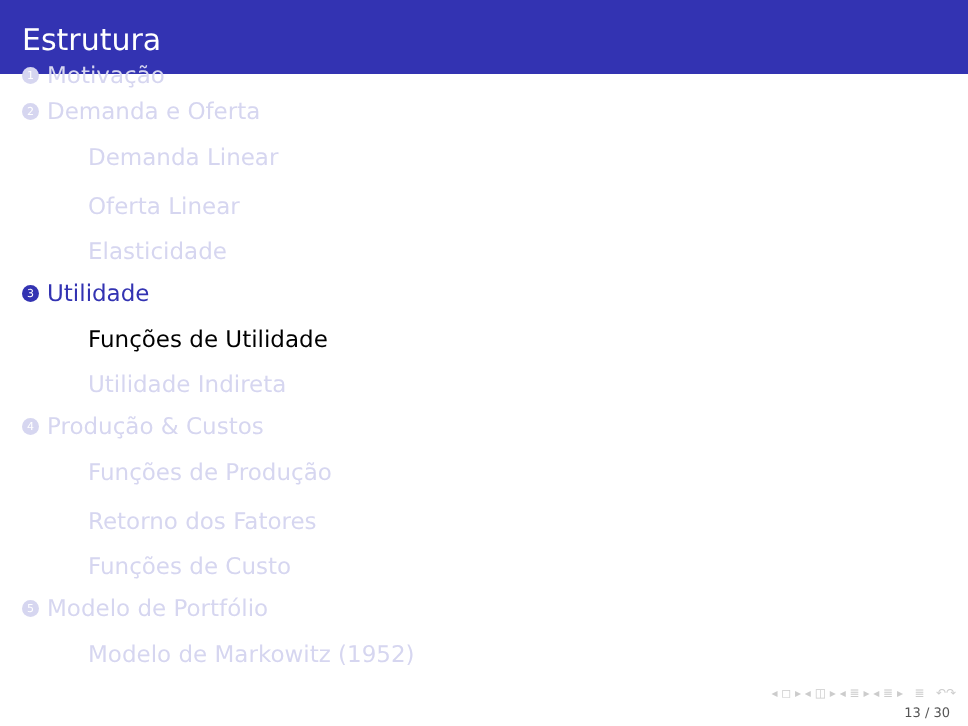Estrutura
1 Motivação
2 Demanda e Oferta
Demanda Linear
Oferta Linear
Elasticidade
3 Utilidade
Funções de Utilidade
Utilidade Indireta
4 Produção & Custos
Funções de Produção
Retorno dos Fatores
Funções de Custo
5 Modelo de Portfólio
Modelo de Markowitz (1952)
◂ ◻ ▸ ◂ ◫ ▸ ◂ ≣ ▸ ◂ ≣ ▸ ≣ ↶↷
13 / 30